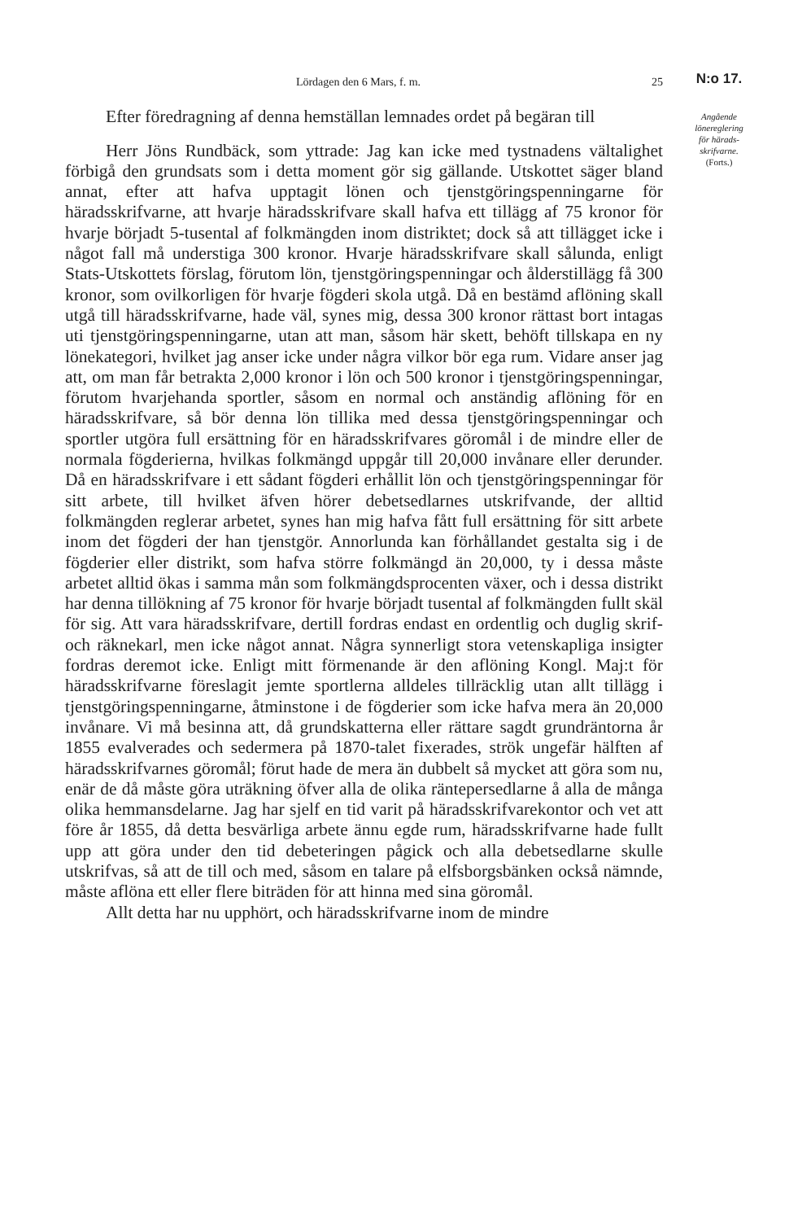Lördagen den 6 Mars, f. m. 25
Efter föredragning af denna hemställan lemnades ordet på begäran till
Herr Jöns Rundbäck, som yttrade: Jag kan icke med tystnadens vältalighet förbigå den grundsats som i detta moment gör sig gällande. Utskottet säger bland annat, efter att hafva upptagit lönen och tjenstgöringspenningarne för häradsskrifvarne, att hvarje häradsskrifvare skall hafva ett tillägg af 75 kronor för hvarje börjadt 5-tusental af folkmängden inom distriktet; dock så att tillägget icke i något fall må understiga 300 kronor. Hvarje häradsskrifvare skall sålunda, enligt Stats-Utskottets förslag, förutom lön, tjenstgöringspenningar och ålderstillägg få 300 kronor, som ovilkorligen för hvarje fögderi skola utgå. Då en bestämd aflöning skall utgå till häradsskrifvarne, hade väl, synes mig, dessa 300 kronor rättast bort intagas uti tjenstgöringspenningarne, utan att man, såsom här skett, behöft tillskapa en ny lönekategori, hvilket jag anser icke under några vilkor bör ega rum. Vidare anser jag att, om man får betrakta 2,000 kronor i lön och 500 kronor i tjenstgöringspenningar, förutom hvarjehanda sportler, såsom en normal och anständig aflöning för en häradsskrifvare, så bör denna lön tillika med dessa tjenstgöringspenningar och sportler utgöra full ersättning för en häradsskrifvares göromål i de mindre eller de normala fögderierna, hvilkas folkmängd uppgår till 20,000 invånare eller derunder. Då en häradsskrifvare i ett sådant fögderi erhållit lön och tjenstgöringspenningar för sitt arbete, till hvilket äfven hörer debetsedlarnes utskrifvande, der alltid folkmängden reglerar arbetet, synes han mig hafva fått full ersättning för sitt arbete inom det fögderi der han tjenstgör. Annorlunda kan förhållandet gestalta sig i de fögderier eller distrikt, som hafva större folkmängd än 20,000, ty i dessa måste arbetet alltid ökas i samma mån som folkmängdsprocenten växer, och i dessa distrikt har denna tillökning af 75 kronor för hvarje börjadt tusental af folkmängden fullt skäl för sig. Att vara häradsskrifvare, dertill fordras endast en ordentlig och duglig skrif- och räknekarl, men icke något annat. Några synnerligt stora vetenskapliga insigter fordras deremot icke. Enligt mitt förmenande är den aflöning Kongl. Maj:t för häradsskrifvarne föreslagit jemte sportlerna alldeles tillräcklig utan allt tillägg i tjenstgöringspenningarne, åtminstone i de fögderier som icke hafva mera än 20,000 invånare. Vi må besinna att, då grundskatterna eller rättare sagdt grundräntorna år 1855 evalverades och sedermera på 1870-talet fixerades, strök ungefär hälften af häradsskrifvarnes göromål; förut hade de mera än dubbelt så mycket att göra som nu, enär de då måste göra uträkning öfver alla de olika räntepersedlarne å alla de många olika hemmansdelarne. Jag har sjelf en tid varit på häradsskrifvarekontor och vet att före år 1855, då detta besvärliga arbete ännu egde rum, häradsskrifvarne hade fullt upp att göra under den tid debeteringen pågick och alla debetsedlarne skulle utskrifvas, så att de till och med, såsom en talare på elfsborgsbänken också nämnde, måste aflöna ett eller flere biträden för att hinna med sina göromål.
Allt detta har nu upphört, och häradsskrifvarne inom de mindre
N:o 17.
Angående
lönereglering
för härads-
skrifvarne.
(Forts.)